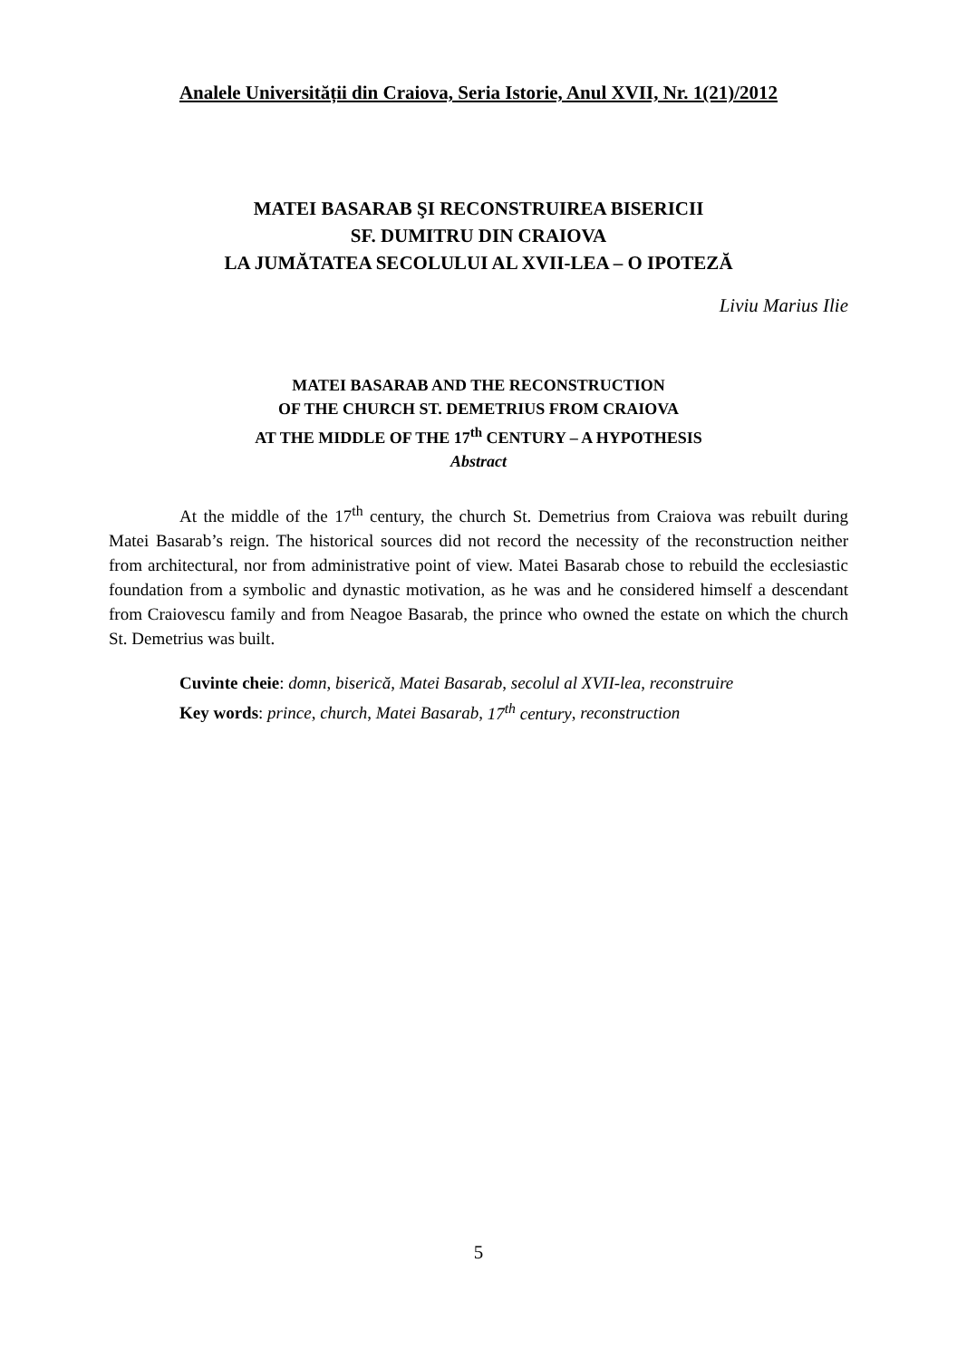Analele Universității din Craiova, Seria Istorie, Anul XVII, Nr. 1(21)/2012
MATEI BASARAB ŞI RECONSTRUIREA BISERICII
SF. DUMITRU DIN CRAIOVA
LA JUMĂTATEA SECOLULUI AL XVII-LEA – O IPOTEZĂ
Liviu Marius Ilie
MATEI BASARAB AND THE RECONSTRUCTION
OF THE CHURCH ST. DEMETRIUS FROM CRAIOVA
AT THE MIDDLE OF THE 17<sup>th</sup> CENTURY – A HYPOTHESIS
Abstract
At the middle of the 17<sup>th</sup> century, the church St. Demetrius from Craiova was rebuilt during Matei Basarab’s reign. The historical sources did not record the necessity of the reconstruction neither from architectural, nor from administrative point of view. Matei Basarab chose to rebuild the ecclesiastic foundation from a symbolic and dynastic motivation, as he was and he considered himself a descendant from Craiovescu family and from Neagoe Basarab, the prince who owned the estate on which the church St. Demetrius was built.
Cuvinte cheie: domn, biserică, Matei Basarab, secolul al XVII-lea, reconstruire
Key words: prince, church, Matei Basarab, 17<sup>th</sup> century, reconstruction
5